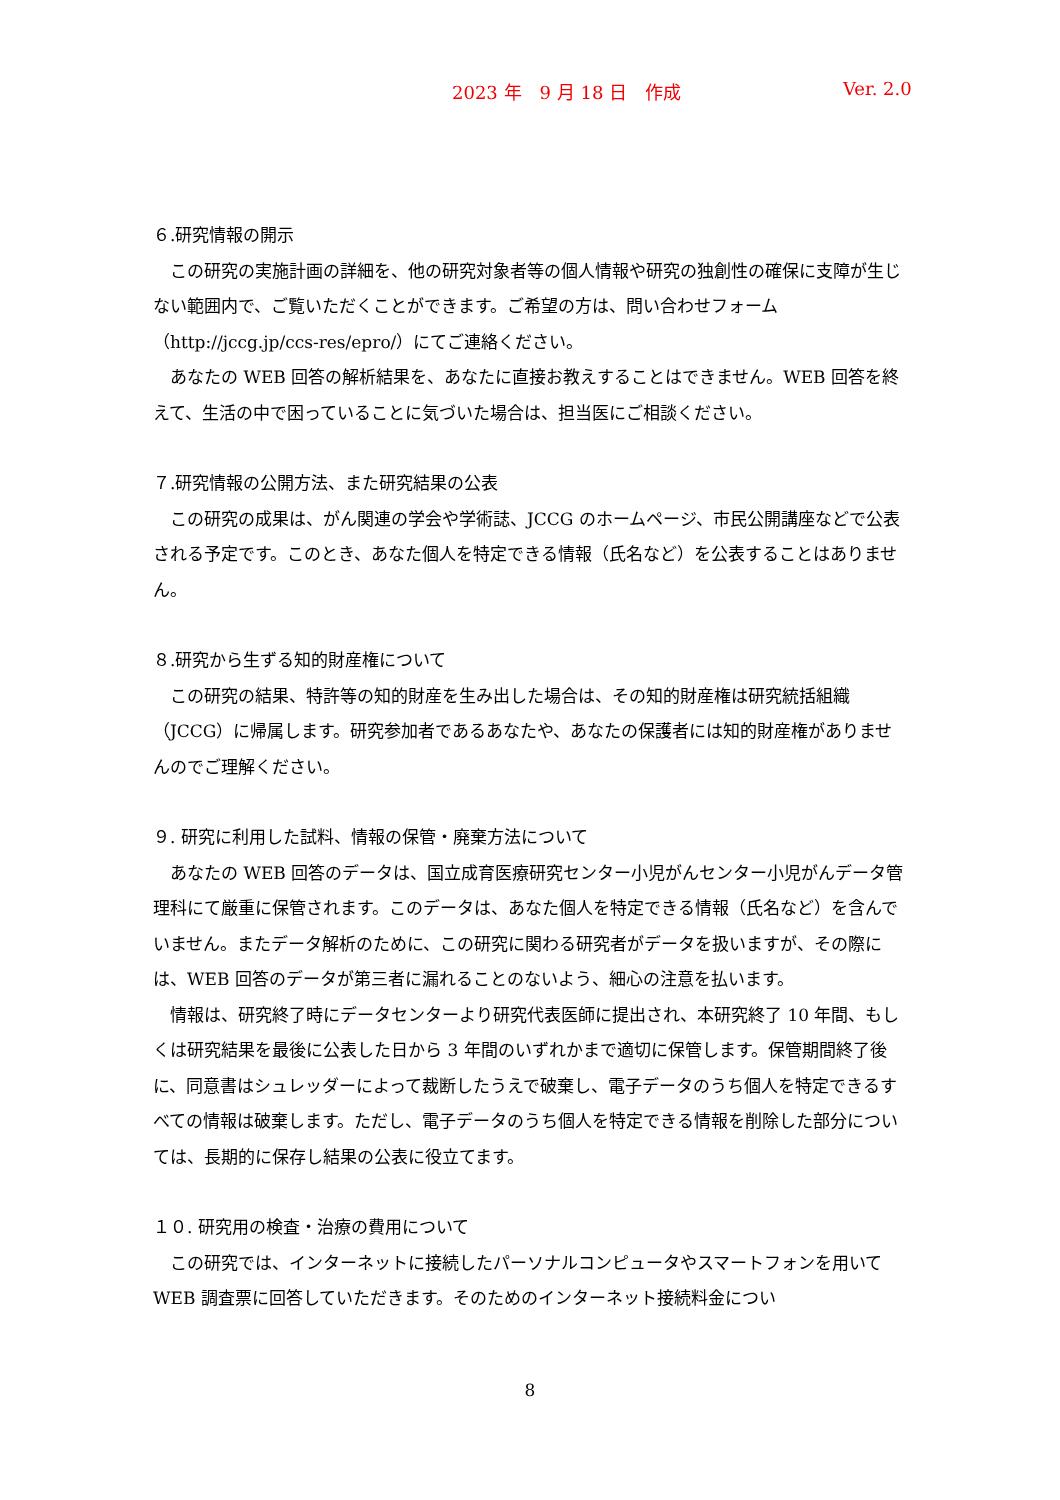2023 年　9 月 18 日　作成 Ver. 2.0
６.研究情報の開示
　この研究の実施計画の詳細を、他の研究対象者等の個人情報や研究の独創性の確保に支障が生じない範囲内で、ご覧いただくことができます。ご希望の方は、問い合わせフォーム（http://jccg.jp/ccs-res/epro/）にてご連絡ください。
　あなたの WEB 回答の解析結果を、あなたに直接お教えすることはできません。WEB 回答を終えて、生活の中で困っていることに気づいた場合は、担当医にご相談ください。
７.研究情報の公開方法、また研究結果の公表
　この研究の成果は、がん関連の学会や学術誌、JCCG のホームページ、市民公開講座などで公表される予定です。このとき、あなた個人を特定できる情報（氏名など）を公表することはありません。
８.研究から生ずる知的財産権について
　この研究の結果、特許等の知的財産を生み出した場合は、その知的財産権は研究統括組織（JCCG）に帰属します。研究参加者であるあなたや、あなたの保護者には知的財産権がありませんのでご理解ください。
９. 研究に利用した試料、情報の保管・廃棄方法について
　あなたの WEB 回答のデータは、国立成育医療研究センター小児がんセンター小児がんデータ管理科にて厳重に保管されます。このデータは、あなた個人を特定できる情報（氏名など）を含んでいません。またデータ解析のために、この研究に関わる研究者がデータを扱いますが、その際には、WEB 回答のデータが第三者に漏れることのないよう、細心の注意を払います。
　情報は、研究終了時にデータセンターより研究代表医師に提出され、本研究終了 10 年間、もしくは研究結果を最後に公表した日から 3 年間のいずれかまで適切に保管します。保管期間終了後に、同意書はシュレッダーによって裁断したうえで破棄し、電子データのうち個人を特定できるすべての情報は破棄します。ただし、電子データのうち個人を特定できる情報を削除した部分については、長期的に保存し結果の公表に役立てます。
１０. 研究用の検査・治療の費用について
　この研究では、インターネットに接続したパーソナルコンピュータやスマートフォンを用いて WEB 調査票に回答していただきます。そのためのインターネット接続料金につい
8